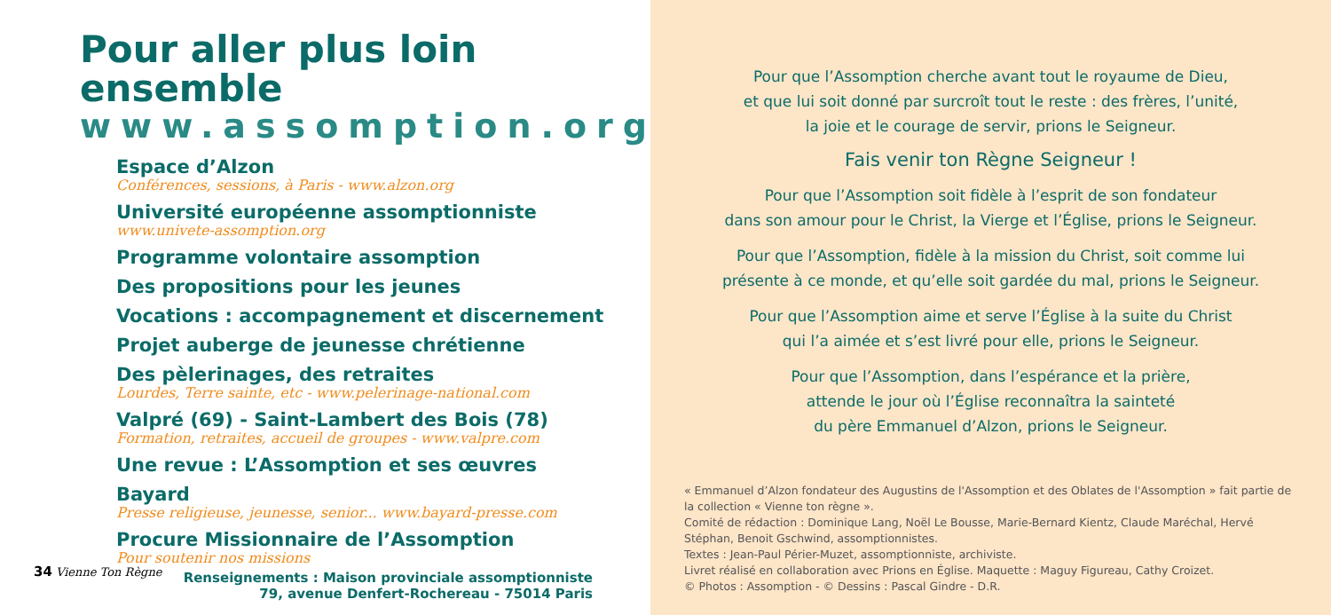Pour aller plus loin ensemble
www.assomption.org
Espace d’Alzon
Conférences, sessions, à Paris - www.alzon.org
Université européenne assomptionniste
www.univete-assomption.org
Programme volontaire assomption
Des propositions pour les jeunes
Vocations : accompagnement et discernement
Projet auberge de jeunesse chrétienne
Des pèlerinages, des retraites
Lourdes, Terre sainte, etc - www.pelerinage-national.com
Valpré (69) - Saint-Lambert des Bois (78)
Formation, retraites, accueil de groupes - www.valpre.com
Une revue : L’Assomption et ses œuvres
Bayard
Presse religieuse, jeunesse, senior... www.bayard-presse.com
Procure Missionnaire de l’Assomption
Pour soutenir nos missions
Renseignements : Maison provinciale assomptionniste
79, avenue Denfert-Rochereau - 75014 Paris
34 Vienne Ton Règne
Pour que l’Assomption cherche avant tout le royaume de Dieu,
et que lui soit donné par surcroît tout le reste : des frères, l’unité,
la joie et le courage de servir, prions le Seigneur.
Fais venir ton Règne Seigneur !
Pour que l’Assomption soit fidèle à l’esprit de son fondateur
dans son amour pour le Christ, la Vierge et l’Église, prions le Seigneur.
Pour que l’Assomption, fidèle à la mission du Christ, soit comme lui
présente à ce monde, et qu’elle soit gardée du mal, prions le Seigneur.
Pour que l’Assomption aime et serve l’Église à la suite du Christ
qui l’a aimée et s’est livré pour elle, prions le Seigneur.
Pour que l’Assomption, dans l’espérance et la prière,
attende le jour où l’Église reconnaîtra la sainteté
du père Emmanuel d’Alzon, prions le Seigneur.
« Emmanuel d’Alzon fondateur des Augustins de l'Assomption et des Oblates de l'Assomption » fait partie de la collection « Vienne ton règne ».
Comité de rédaction : Dominique Lang, Noël Le Bousse, Marie-Bernard Kientz, Claude Maréchal, Hervé Stéphan, Benoit Gschwind, assomptionnistes.
Textes : Jean-Paul Périer-Muzet, assomptionniste, archiviste.
Livret réalisé en collaboration avec Prions en Église. Maquette : Maguy Figureau, Cathy Croizet.
© Photos : Assomption - © Dessins : Pascal Gindre - D.R.